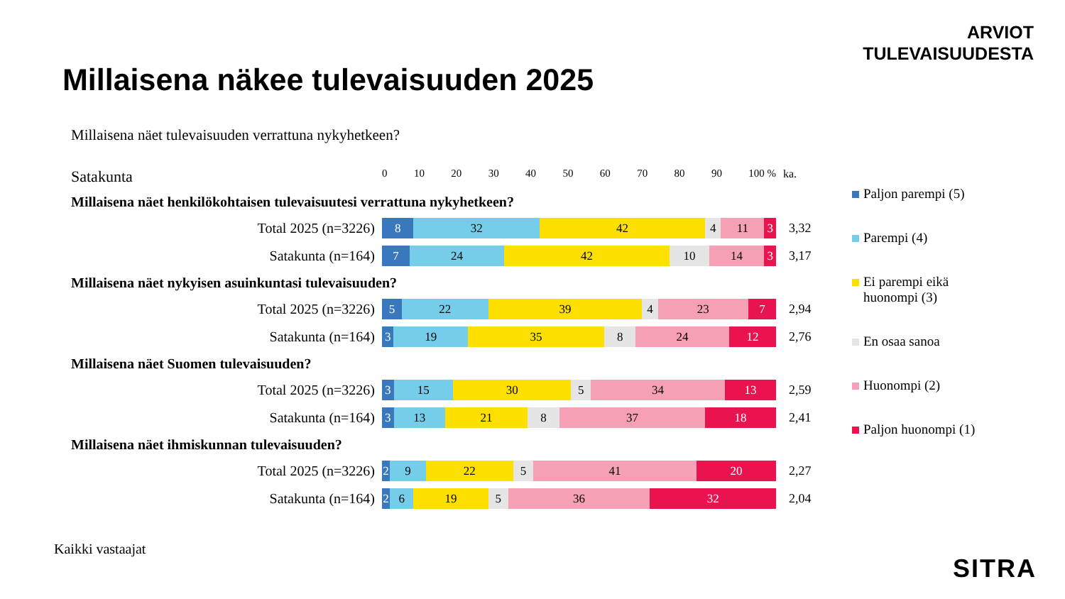ARVIOT
TULEVAISUUDESTA
Millaisena näkee tulevaisuuden 2025
Millaisena näet tulevaisuuden verrattuna nykyhetkeen?
Satakunta
0 10 20 30 40 50 60 70 80 90 100 % ka.
Millaisena näet henkilökohtaisen tulevaisuutesi verrattuna nykyhetkeen?
Total 2025 (n=3226)
8 32 42 4 11 3
3,32
Satakunta (n=164)
7 24 42 10 14 3
3,17
Millaisena näet nykyisen asuinkuntasi tulevaisuuden?
Total 2025 (n=3226)
5 22 39 4 23 7
2,94
Satakunta (n=164)
3 19 35 8 24 12
2,76
Millaisena näet Suomen tulevaisuuden?
Total 2025 (n=3226)
3 15 30 5 34 13
2,59
Satakunta (n=164)
3 13 21 8 37 18
2,41
Millaisena näet ihmiskunnan tulevaisuuden?
Total 2025 (n=3226)
2 9 22 5 41 20
2,27
Satakunta (n=164)
2 6 19 5 36 32
2,04
Paljon parempi (5)
Parempi (4)
Ei parempi eikä huonompi (3)
En osaa sanoa
Huonompi (2)
Paljon huonompi (1)
Kaikki vastaajat
SITRA